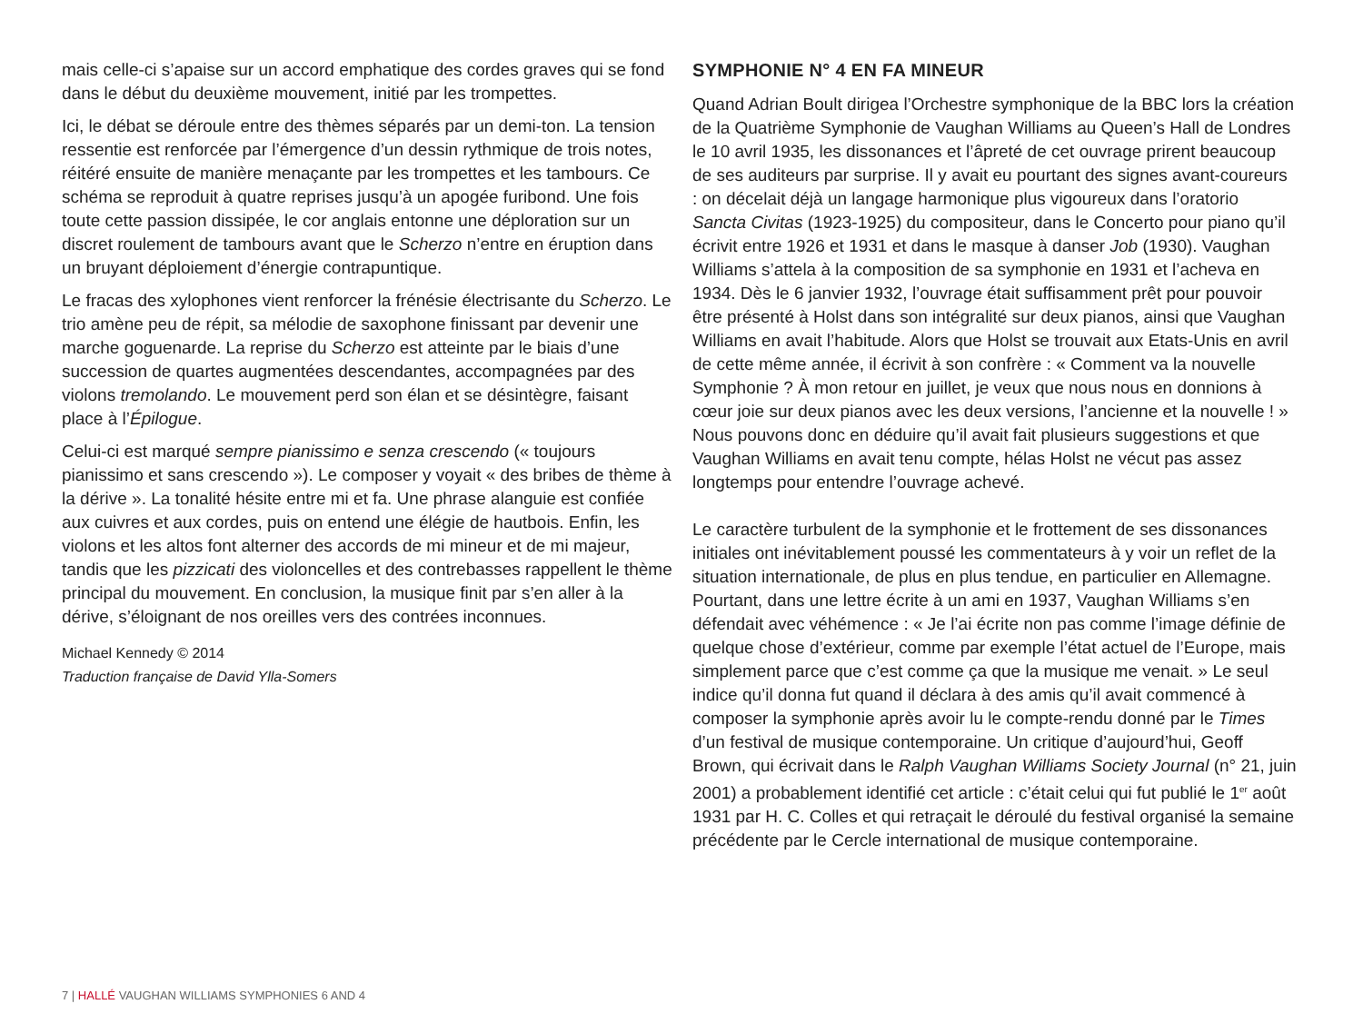mais celle-ci s’apaise sur un accord emphatique des cordes graves qui se fond dans le début du deuxième mouvement, initié par les trompettes.
Ici, le débat se déroule entre des thèmes séparés par un demi-ton. La tension ressentie est renforcée par l’émergence d’un dessin rythmique de trois notes, réitéré ensuite de manière menaçante par les trompettes et les tambours. Ce schéma se reproduit à quatre reprises jusqu’à un apogée furibond. Une fois toute cette passion dissipée, le cor anglais entonne une déploration sur un discret roulement de tambours avant que le Scherzo n’entre en éruption dans un bruyant déploiement d’énergie contrapuntique.
Le fracas des xylophones vient renforcer la frénésie électrisante du Scherzo. Le trio amène peu de répit, sa mélodie de saxophone finissant par devenir une marche goguenarde. La reprise du Scherzo est atteinte par le biais d’une succession de quartes augmentées descendantes, accompagnées par des violons tremolando. Le mouvement perd son élan et se désintègre, faisant place à l’Épilogue.
Celui-ci est marqué sempre pianissimo e senza crescendo (« toujours pianissimo et sans crescendo »). Le composer y voyait « des bribes de thème à la dérive ». La tonalité hésite entre mi et fa. Une phrase alanguie est confiée aux cuivres et aux cordes, puis on entend une élégie de hautbois. Enfin, les violons et les altos font alterner des accords de mi mineur et de mi majeur, tandis que les pizzicati des violoncelles et des contrebasses rappellent le thème principal du mouvement. En conclusion, la musique finit par s’en aller à la dérive, s’éloignant de nos oreilles vers des contrées inconnues.
Michael Kennedy © 2014
Traduction française de David Ylla-Somers
SYMPHONIE N° 4 EN FA MINEUR
Quand Adrian Boult dirigea l’Orchestre symphonique de la BBC lors la création de la Quatrième Symphonie de Vaughan Williams au Queen’s Hall de Londres le 10 avril 1935, les dissonances et l’âpreté de cet ouvrage prirent beaucoup de ses auditeurs par surprise. Il y avait eu pourtant des signes avant-coureurs : on décelait déjà un langage harmonique plus vigoureux dans l’oratorio Sancta Civitas (1923-1925) du compositeur, dans le Concerto pour piano qu’il écrivit entre 1926 et 1931 et dans le masque à danser Job (1930). Vaughan Williams s’attela à la composition de sa symphonie en 1931 et l’acheva en 1934. Dès le 6 janvier 1932, l’ouvrage était suffisamment prêt pour pouvoir être présenté à Holst dans son intégralité sur deux pianos, ainsi que Vaughan Williams en avait l’habitude. Alors que Holst se trouvait aux Etats-Unis en avril de cette même année, il écrivit à son confrère : « Comment va la nouvelle Symphonie ? À mon retour en juillet, je veux que nous nous en donnions à cœur joie sur deux pianos avec les deux versions, l’ancienne et la nouvelle ! » Nous pouvons donc en déduire qu’il avait fait plusieurs suggestions et que Vaughan Williams en avait tenu compte, hélas Holst ne vécut pas assez longtemps pour entendre l’ouvrage achevé.
Le caractère turbulent de la symphonie et le frottement de ses dissonances initiales ont inévitablement poussé les commentateurs à y voir un reflet de la situation internationale, de plus en plus tendue, en particulier en Allemagne. Pourtant, dans une lettre écrite à un ami en 1937, Vaughan Williams s’en défendait avec véhémence : « Je l’ai écrite non pas comme l’image définie de quelque chose d’extérieur, comme par exemple l’état actuel de l’Europe, mais simplement parce que c’est comme ça que la musique me venait. » Le seul indice qu’il donna fut quand il déclara à des amis qu’il avait commencé à composer la symphonie après avoir lu le compte-rendu donné par le Times d’un festival de musique contemporaine. Un critique d’aujourd’hui, Geoff Brown, qui écrivait dans le Ralph Vaughan Williams Society Journal (n° 21, juin 2001) a probablement identifié cet article : c’était celui qui fut publié le 1<sup>er</sup> août 1931 par H. C. Colles et qui retraçait le déroulé du festival organisé la semaine précédente par le Cercle international de musique contemporaine.
7 | HALLÉ VAUGHAN WILLIAMS SYMPHONIES 6 AND 4